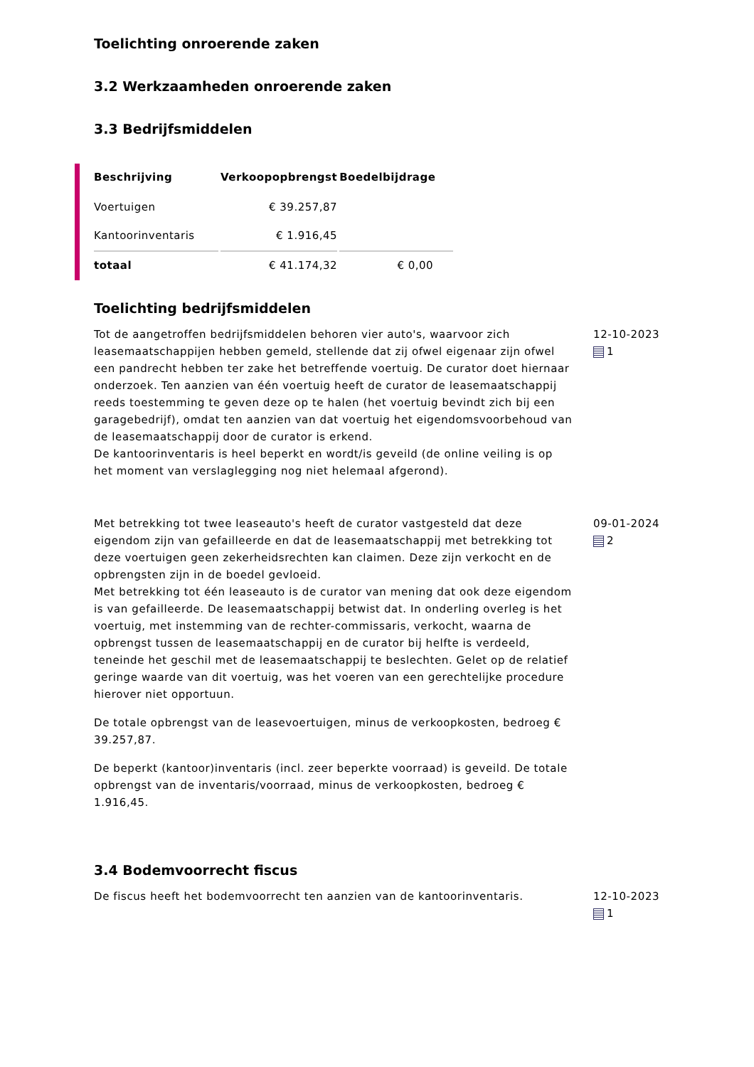Toelichting onroerende zaken
3.2 Werkzaamheden onroerende zaken
3.3 Bedrijfsmiddelen
| Beschrijving | Verkoopopbrengst | Boedelbijdrage |
| --- | --- | --- |
| Voertuigen | € 39.257,87 | |
| Kantoorinventaris | € 1.916,45 | |
| totaal | € 41.174,32 | € 0,00 |
Toelichting bedrijfsmiddelen
Tot de aangetroffen bedrijfsmiddelen behoren vier auto's, waarvoor zich leasemaatschappijen hebben gemeld, stellende dat zij ofwel eigenaar zijn ofwel een pandrecht hebben ter zake het betreffende voertuig. De curator doet hiernaar onderzoek. Ten aanzien van één voertuig heeft de curator de leasemaatschappij reeds toestemming te geven deze op te halen (het voertuig bevindt zich bij een garagebedrijf), omdat ten aanzien van dat voertuig het eigendomsvoorbehoud van de leasemaatschappij door de curator is erkend.
De kantoorinventaris is heel beperkt en wordt/is geveild (de online veiling is op het moment van verslaglegging nog niet helemaal afgerond).
12-10-2023
1
Met betrekking tot twee leaseauto's heeft de curator vastgesteld dat deze eigendom zijn van gefailleerde en dat de leasemaatschappij met betrekking tot deze voertuigen geen zekerheidsrechten kan claimen. Deze zijn verkocht en de opbrengsten zijn in de boedel gevloeid.
Met betrekking tot één leaseauto is de curator van mening dat ook deze eigendom is van gefailleerde. De leasemaatschappij betwist dat. In onderling overleg is het voertuig, met instemming van de rechter-commissaris, verkocht, waarna de opbrengst tussen de leasemaatschappij en de curator bij helfte is verdeeld, teneinde het geschil met de leasemaatschappij te beslechten. Gelet op de relatief geringe waarde van dit voertuig, was het voeren van een gerechtelijke procedure hierover niet opportuun.
De totale opbrengst van de leasevoertuigen, minus de verkoopkosten, bedroeg € 39.257,87.
De beperkt (kantoor)inventaris (incl. zeer beperkte voorraad) is geveild. De totale opbrengst van de inventaris/voorraad, minus de verkoopkosten, bedroeg € 1.916,45.
09-01-2024
2
3.4 Bodemvoorrecht fiscus
De fiscus heeft het bodemvoorrecht ten aanzien van de kantoorinventaris.
12-10-2023
1